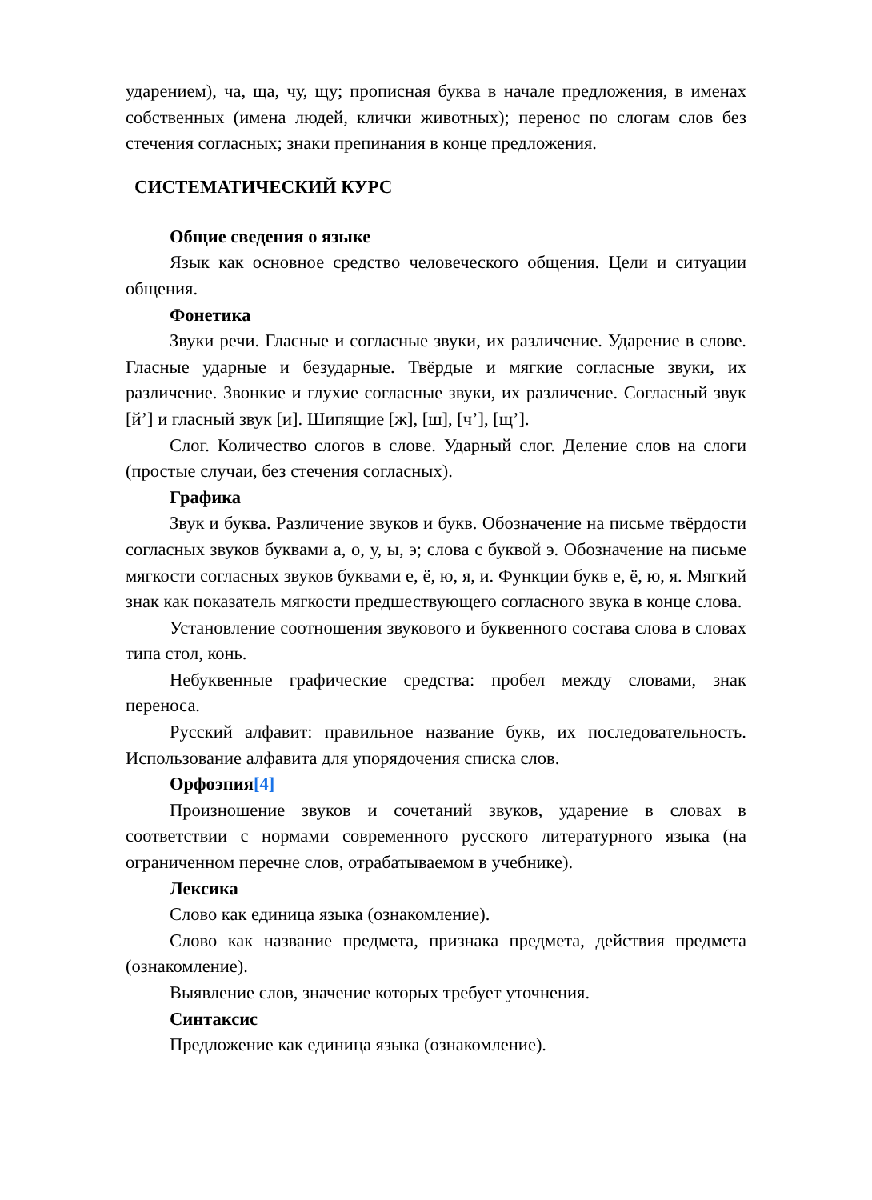ударением), ча, ща, чу, щу; прописная буква в начале предложения, в именах собственных (имена людей, клички животных); перенос по слогам слов без стечения согласных; знаки препинания в конце предложения.
СИСТЕМАТИЧЕСКИЙ КУРС
Общие сведения о языке
Язык как основное средство человеческого общения. Цели и ситуации общения.
Фонетика
Звуки речи. Гласные и согласные звуки, их различение. Ударение в слове. Гласные ударные и безударные. Твёрдые и мягкие согласные звуки, их различение. Звонкие и глухие согласные звуки, их различение. Согласный звук [й’] и гласный звук [и]. Шипящие [ж], [ш], [ч’], [щ’].
Слог. Количество слогов в слове. Ударный слог. Деление слов на слоги (простые случаи, без стечения согласных).
Графика
Звук и буква. Различение звуков и букв. Обозначение на письме твёрдости согласных звуков буквами а, о, у, ы, э; слова с буквой э. Обозначение на письме мягкости согласных звуков буквами е, ё, ю, я, и. Функции букв е, ё, ю, я. Мягкий знак как показатель мягкости предшествующего согласного звука в конце слова.
Установление соотношения звукового и буквенного состава слова в словах типа стол, конь.
Небуквенные графические средства: пробел между словами, знак переноса.
Русский алфавит: правильное название букв, их последовательность. Использование алфавита для упорядочения списка слов.
Орфоэпия[4]
Произношение звуков и сочетаний звуков, ударение в словах в соответствии с нормами современного русского литературного языка (на ограниченном перечне слов, отрабатываемом в учебнике).
Лексика
Слово как единица языка (ознакомление).
Слово как название предмета, признака предмета, действия предмета (ознакомление).
Выявление слов, значение которых требует уточнения.
Синтаксис
Предложение как единица языка (ознакомление).